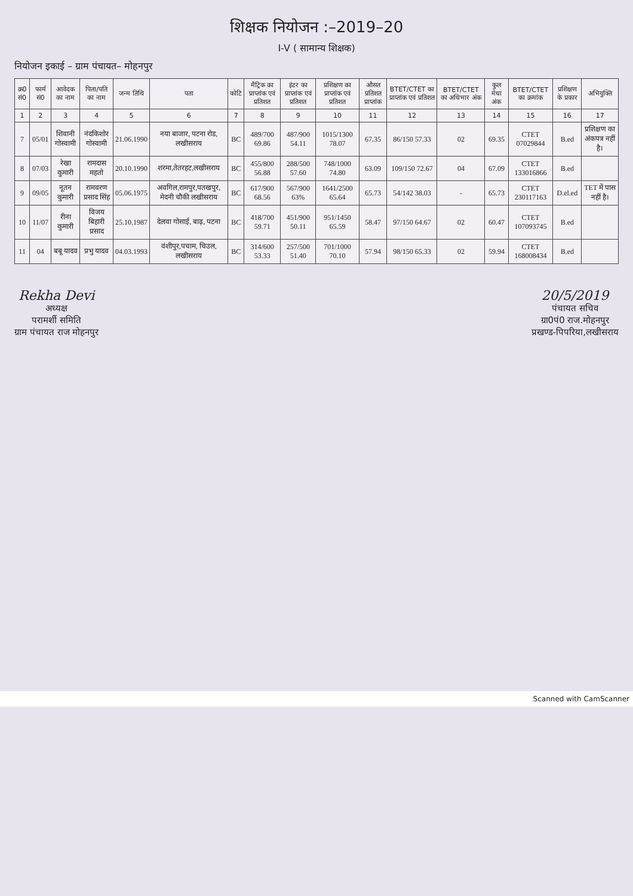शिक्षक नियोजन :–2019–20
I-V ( सामान्य शिक्षक)
नियोजन इकाई – ग्राम पंचायत– मोहनपुर
| क्र0 सं0 | फार्म सं0 | आवेदक का नाम | पिता/पति का नाम | जन्म तिथि | पता | कोटि | मैट्रिक का प्राप्तांक एवं प्रतिशत | इंटर का प्राप्तांक एवं प्रतिशत | प्रशिक्षण का प्राप्तांक एवं प्रतिशत | औसत प्रतिशत प्राप्तांक | BTET/CTET का प्राप्तांक एवं प्रतिशत | BTET/CTET का अधिभार अंक | कुल मेधा अंक | BTET/CTET का क्रमांक | प्रशिक्षण के प्रकार | अभियुक्ति |
| --- | --- | --- | --- | --- | --- | --- | --- | --- | --- | --- | --- | --- | --- | --- | --- | --- |
| 1 | 2 | 3 | 4 | 5 | 6 | 7 | 8 | 9 | 10 | 11 | 12 | 13 | 14 | 15 | 16 | 17 |
| 7 | 05/01 | शिवानी गोस्वामी | नंदकिशोर गोस्वामी | 21.06.1990 | नया बाजार, पटना रोड, लखीसराय | BC | 489/700 69.86 | 487/900 54.11 | 1015/1300 78.07 | 67.35 | 86/150 57.33 | 02 | 69.35 | CTET 07029844 | B.ed | प्रशिक्षण का अंकपत्र नहीं है। |
| 8 | 07/03 | रेखा कुमारी | रामदास महतो | 20.10.1990 | शरमा,तेतरहट,लखीसराय | BC | 455/800 56.88 | 288/500 57.60 | 748/1000 74.80 | 63.09 | 109/150 72.67 | 04 | 67.09 | CTET 133016866 | B.ed | |
| 9 | 09/05 | नूतन कुमारी | रामवरण प्रसाद सिंह | 05.06.1975 | अवगिल,रामपुर,पतखपुर, मेदनी चौकी लखीसराय | BC | 617/900 68.56 | 567/900 63% | 1641/2500 65.64 | 65.73 | 54/142 38.03 | - | 65.73 | CTET 230117163 | D.el.ed | TET में पास नहीं है। |
| 10 | 11/07 | रीना कुमारी | विजय बिहारी प्रसाद | 25.10.1987 | देलवा गोसाई, बाढ़, पटना | BC | 418/700 59.71 | 451/900 50.11 | 951/1450 65.59 | 58.47 | 97/150 64.67 | 02 | 60.47 | CTET 107093745 | B.ed | |
| 11 | 04 | बबू यादव | प्रभु यादव | 04.03.1993 | वंशीपुर,पचाम, चिउल, लखीसराय | BC | 314/600 53.33 | 257/500 51.40 | 701/1000 70.10 | 57.94 | 98/150 65.33 | 02 | 59.94 | CTET 168008434 | B.ed | |
Rekha Devi
अध्यक्ष
परामर्शी समिति
ग्राम पंचायत राज मोहनपुर
20/5/2019
पंचायत सचिव
ग्रा0पं0 राज.मोहनपुर
प्रखण्ड-पिपरिया,लखीसराय
Scanned with CamScanner